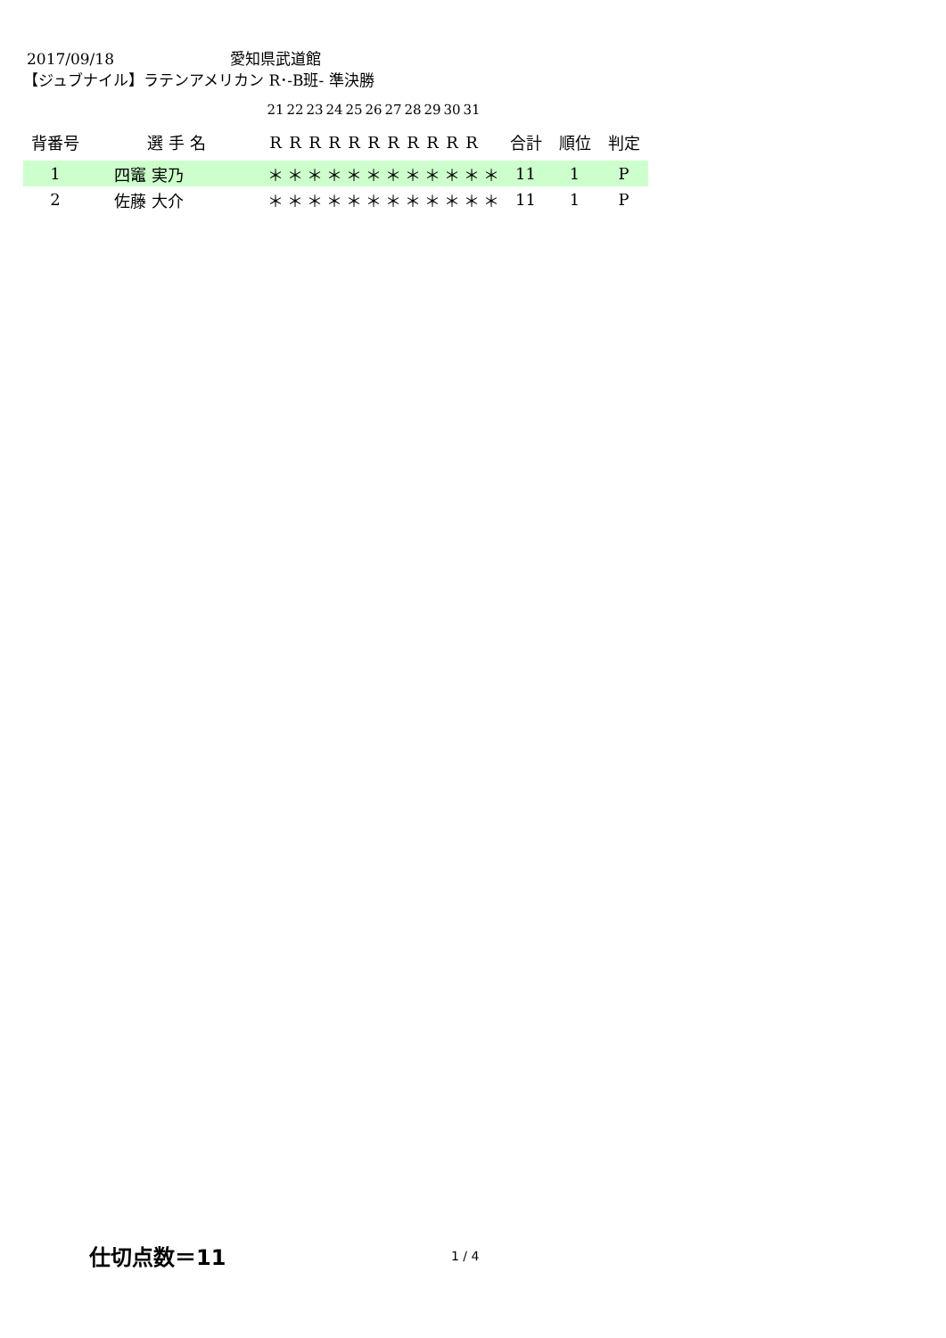2017/09/18 愛知県武道館
【ジュブナイル】ラテンアメリカン R･-B班- 準決勝
| | | 21 | 22 | 23 | 24 | 25 | 26 | 27 | 28 | 29 | 30 | 31 | | | | |
| 背番号 | 選 手 名 | R | R | R | R | R | R | R | R | R | R | R | | 合計 | 順位 | 判定 |
| 1 | 四竈 実乃 | ＊ | ＊ | ＊ | ＊ | ＊ | ＊ | ＊ | ＊ | ＊ | ＊ | ＊ | ＊ | 11 | 1 | P |
| 2 | 佐藤 大介 | ＊ | ＊ | ＊ | ＊ | ＊ | ＊ | ＊ | ＊ | ＊ | ＊ | ＊ | ＊ | 11 | 1 | P |
仕切点数＝11 1 / 4